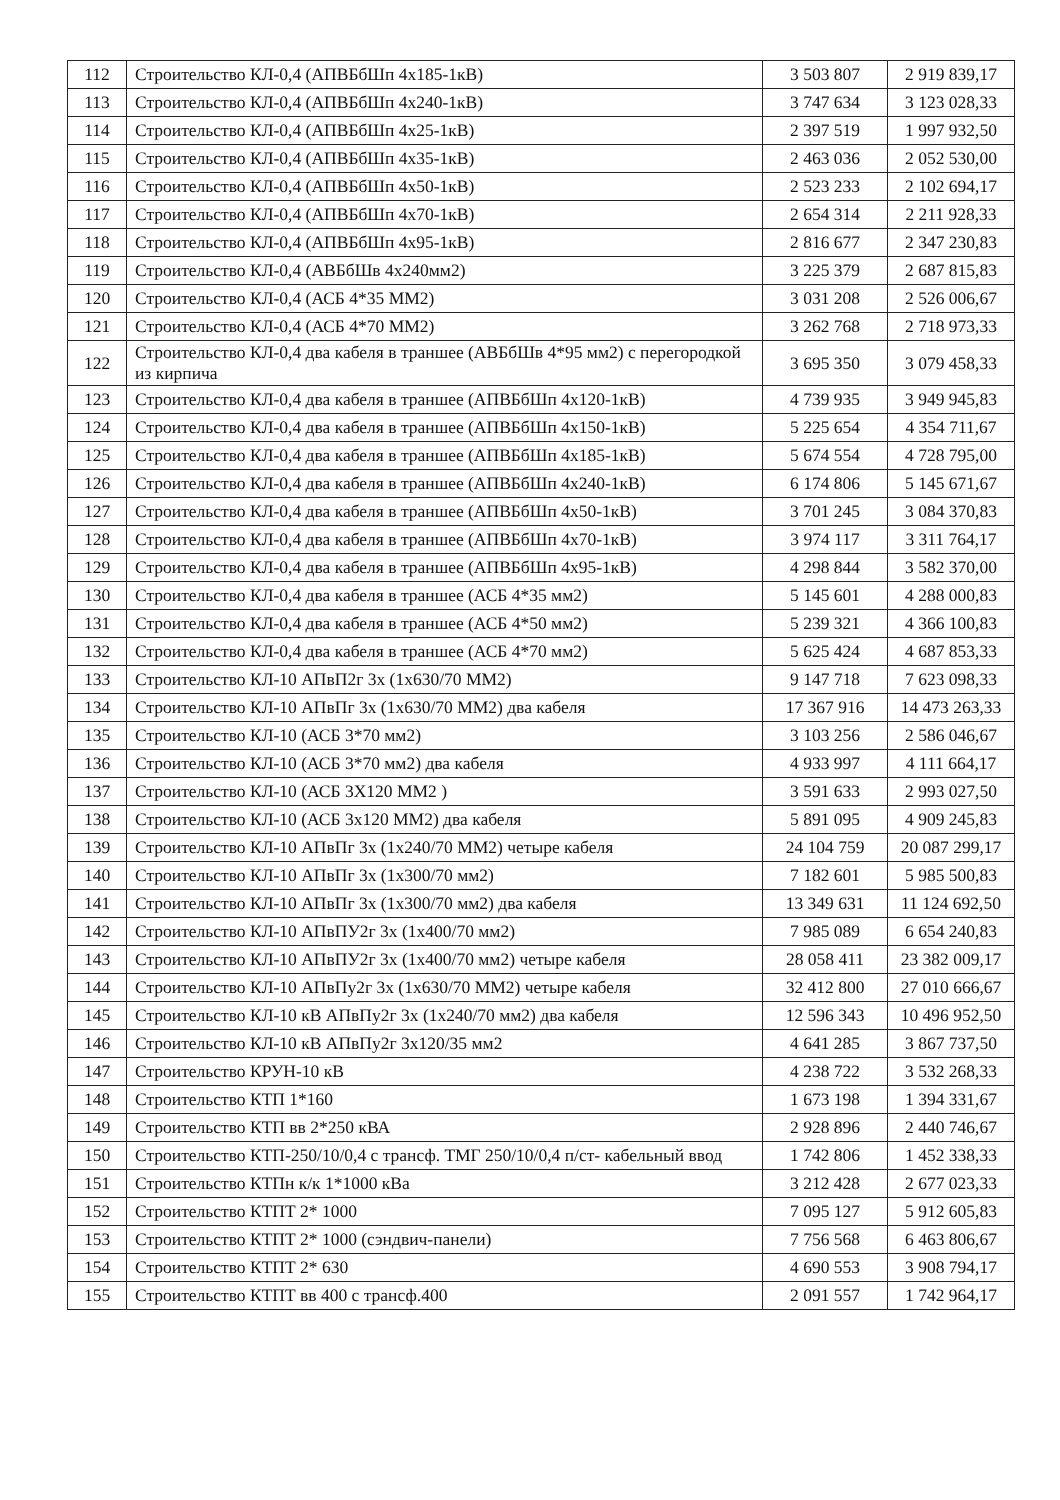| 112 | Строительство КЛ-0,4 (АПВБбШп 4х185-1кВ) | 3 503 807 | 2 919 839,17 |
| 113 | Строительство КЛ-0,4 (АПВБбШп 4х240-1кВ) | 3 747 634 | 3 123 028,33 |
| 114 | Строительство КЛ-0,4 (АПВБбШп 4х25-1кВ) | 2 397 519 | 1 997 932,50 |
| 115 | Строительство КЛ-0,4 (АПВБбШп 4х35-1кВ) | 2 463 036 | 2 052 530,00 |
| 116 | Строительство КЛ-0,4 (АПВБбШп 4х50-1кВ) | 2 523 233 | 2 102 694,17 |
| 117 | Строительство КЛ-0,4 (АПВБбШп 4х70-1кВ) | 2 654 314 | 2 211 928,33 |
| 118 | Строительство КЛ-0,4 (АПВБбШп 4х95-1кВ) | 2 816 677 | 2 347 230,83 |
| 119 | Строительство КЛ-0,4 (АВБбШв 4х240мм2) | 3 225 379 | 2 687 815,83 |
| 120 | Строительство КЛ-0,4 (АСБ 4*35 ММ2) | 3 031 208 | 2 526 006,67 |
| 121 | Строительство КЛ-0,4 (АСБ 4*70 ММ2) | 3 262 768 | 2 718 973,33 |
| 122 | Строительство КЛ-0,4 два кабеля в траншее (АВБбШв 4*95 мм2) с перегородкой из кирпича | 3 695 350 | 3 079 458,33 |
| 123 | Строительство КЛ-0,4 два кабеля в траншее (АПВБбШп 4х120-1кВ) | 4 739 935 | 3 949 945,83 |
| 124 | Строительство КЛ-0,4 два кабеля в траншее (АПВБбШп 4х150-1кВ) | 5 225 654 | 4 354 711,67 |
| 125 | Строительство КЛ-0,4 два кабеля в траншее (АПВБбШп 4х185-1кВ) | 5 674 554 | 4 728 795,00 |
| 126 | Строительство КЛ-0,4 два кабеля в траншее (АПВБбШп 4х240-1кВ) | 6 174 806 | 5 145 671,67 |
| 127 | Строительство КЛ-0,4 два кабеля в траншее (АПВБбШп 4х50-1кВ) | 3 701 245 | 3 084 370,83 |
| 128 | Строительство КЛ-0,4 два кабеля в траншее (АПВБбШп 4х70-1кВ) | 3 974 117 | 3 311 764,17 |
| 129 | Строительство КЛ-0,4 два кабеля в траншее (АПВБбШп 4х95-1кВ) | 4 298 844 | 3 582 370,00 |
| 130 | Строительство КЛ-0,4 два кабеля в траншее (АСБ 4*35 мм2) | 5 145 601 | 4 288 000,83 |
| 131 | Строительство КЛ-0,4 два кабеля в траншее (АСБ 4*50 мм2) | 5 239 321 | 4 366 100,83 |
| 132 | Строительство КЛ-0,4 два кабеля в траншее (АСБ 4*70 мм2) | 5 625 424 | 4 687 853,33 |
| 133 | Строительство КЛ-10 АПвП2г 3х (1х630/70 ММ2) | 9 147 718 | 7 623 098,33 |
| 134 | Строительство КЛ-10 АПвПг 3х (1х630/70 ММ2) два кабеля | 17 367 916 | 14 473 263,33 |
| 135 | Строительство КЛ-10 (АСБ 3*70 мм2) | 3 103 256 | 2 586 046,67 |
| 136 | Строительство КЛ-10 (АСБ 3*70 мм2) два кабеля | 4 933 997 | 4 111 664,17 |
| 137 | Строительство КЛ-10 (АСБ 3Х120 ММ2 ) | 3 591 633 | 2 993 027,50 |
| 138 | Строительство КЛ-10 (АСБ 3х120 ММ2) два кабеля | 5 891 095 | 4 909 245,83 |
| 139 | Строительство КЛ-10 АПвПг 3х (1х240/70 ММ2) четыре кабеля | 24 104 759 | 20 087 299,17 |
| 140 | Строительство КЛ-10 АПвПг 3х (1х300/70 мм2) | 7 182 601 | 5 985 500,83 |
| 141 | Строительство КЛ-10 АПвПг 3х (1х300/70 мм2) два кабеля | 13 349 631 | 11 124 692,50 |
| 142 | Строительство КЛ-10 АПвПУ2г 3х (1х400/70 мм2) | 7 985 089 | 6 654 240,83 |
| 143 | Строительство КЛ-10 АПвПУ2г 3х (1х400/70 мм2) четыре кабеля | 28 058 411 | 23 382 009,17 |
| 144 | Строительство КЛ-10 АПвПу2г 3х (1х630/70 ММ2) четыре кабеля | 32 412 800 | 27 010 666,67 |
| 145 | Строительство КЛ-10 кВ АПвПу2г 3х (1х240/70 мм2) два кабеля | 12 596 343 | 10 496 952,50 |
| 146 | Строительство КЛ-10 кВ АПвПу2г 3х120/35 мм2 | 4 641 285 | 3 867 737,50 |
| 147 | Строительство КРУН-10 кВ | 4 238 722 | 3 532 268,33 |
| 148 | Строительство КТП 1*160 | 1 673 198 | 1 394 331,67 |
| 149 | Строительство КТП вв 2*250 кВА | 2 928 896 | 2 440 746,67 |
| 150 | Строительство КТП-250/10/0,4 с трансф. ТМГ 250/10/0,4 п/ст- кабельный ввод | 1 742 806 | 1 452 338,33 |
| 151 | Строительство КТПн к/к 1*1000 кВа | 3 212 428 | 2 677 023,33 |
| 152 | Строительство КТПТ 2* 1000 | 7 095 127 | 5 912 605,83 |
| 153 | Строительство КТПТ 2* 1000 (сэндвич-панели) | 7 756 568 | 6 463 806,67 |
| 154 | Строительство КТПТ 2* 630 | 4 690 553 | 3 908 794,17 |
| 155 | Строительство КТПТ вв 400 с трансф.400 | 2 091 557 | 1 742 964,17 |